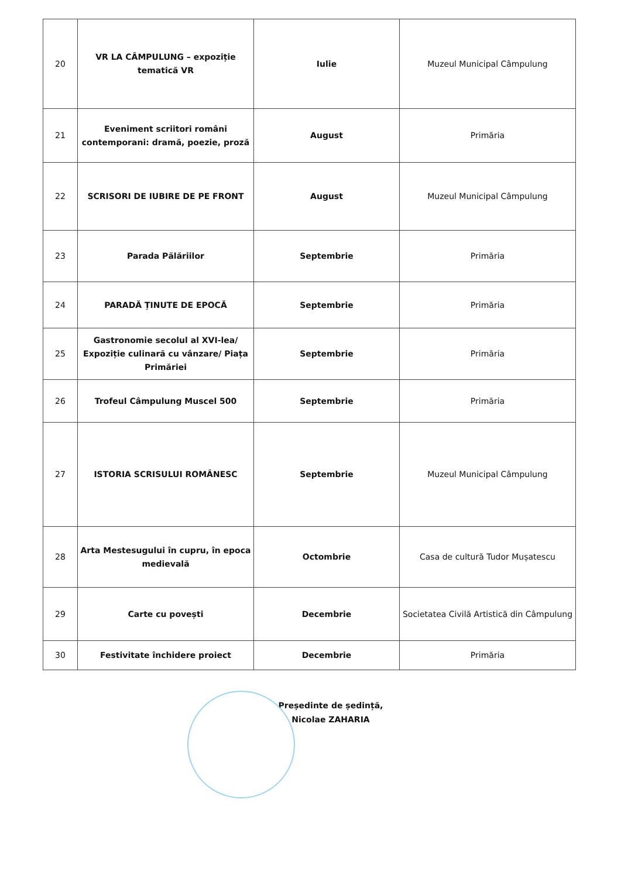| 20 | VR LA CÂMPULUNG – expoziție tematică VR | Iulie | Muzeul Municipal Câmpulung |
| 21 | Eveniment scriitori români contemporani: dramă, poezie, proză | August | Primăria |
| 22 | SCRISORI DE IUBIRE DE PE FRONT | August | Muzeul Municipal Câmpulung |
| 23 | Parada Pălăriilor | Septembrie | Primăria |
| 24 | PARADĂ ȚINUTE DE EPOCĂ | Septembrie | Primăria |
| 25 | Gastronomie secolul al XVI-lea/ Expoziție culinară cu vânzare/ Piața Primăriei | Septembrie | Primăria |
| 26 | Trofeul Câmpulung Muscel 500 | Septembrie | Primăria |
| 27 | ISTORIA SCRISULUI ROMÂNESC | Septembrie | Muzeul Municipal Câmpulung |
| 28 | Arta Mestesugului în cupru, în epoca medievală | Octombrie | Casa de cultură Tudor Mușatescu |
| 29 | Carte cu povești | Decembrie | Societatea Civilă Artistică din Câmpulung |
| 30 | Festivitate închidere proiect | Decembrie | Primăria |
Președinte de ședință,
Nicolae ZAHARIA